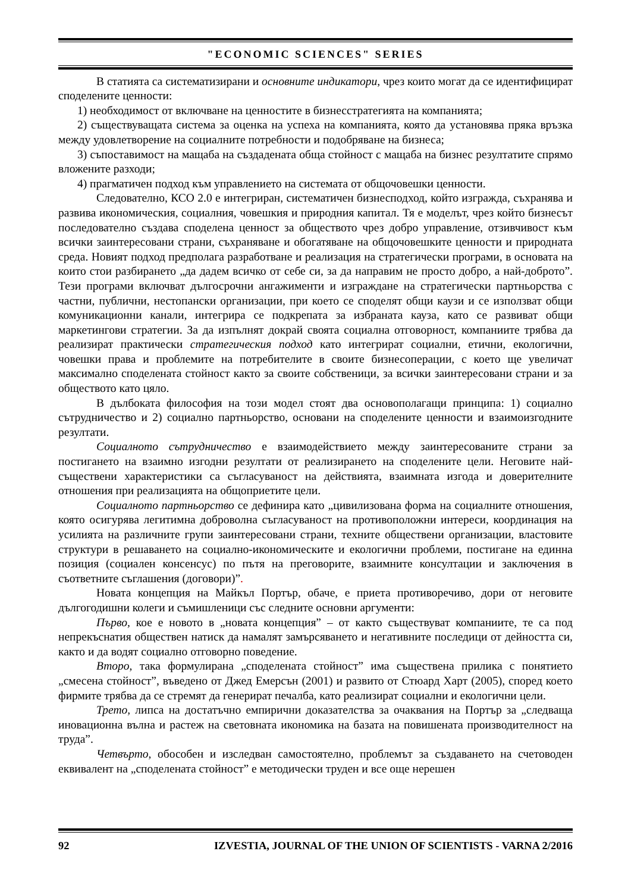"ECONOMIC SCIENCES" SERIES
В статията са систематизирани и основните индикатори, чрез които могат да се идентифицират споделените ценности:
1) необходимост от включване на ценностите в бизнесстратегията на компанията;
2) съществуващата система за оценка на успеха на компанията, която да установява пряка връзка между удовлетворение на социалните потребности и подобряване на бизнеса;
3) съпоставимост на мащаба на създадената обща стойност с мащаба на бизнес резултатите спрямо вложените разходи;
4) прагматичен подход към управлението на системата от общочовешки ценности.
Следователно, КСО 2.0 е интегриран, систематичен бизнесподход, който изгражда, съхранява и развива икономическия, социалния, човешкия и природния капитал. Тя е моделът, чрез който бизнесът последователно създава споделена ценност за обществото чрез добро управление, отзивчивост към всички заинтересовани страни, съхраняване и обогатяване на общочовешките ценности и природната среда. Новият подход предполага разработване и реализация на стратегически програми, в основата на които стои разбирането „да дадем всичко от себе си, за да направим не просто добро, а най-доброто”. Тези програми включват дългосрочни ангажименти и изграждане на стратегически партньорства с частни, публични, нестопански организации, при което се споделят общи каузи и се използват общи комуникационни канали, интегрира се подкрепата за избраната кауза, като се развиват общи маркетингови стратегии. За да изпълнят докрай своята социална отговорност, компаниите трябва да реализират практически стратегическия подход като интегрират социални, етични, екологични, човешки права и проблемите на потребителите в своите бизнесоперации, с което ще увеличат максимално споделената стойност както за своите собственици, за всички заинтересовани страни и за обществото като цяло.
В дълбоката философия на този модел стоят два основополагащи принципа: 1) социално сътрудничество и 2) социално партньорство, основани на споделените ценности и взаимоизгодните резултати.
Социалното сътрудничество е взаимодействието между заинтересованите страни за постигането на взаимно изгодни резултати от реализирането на споделените цели. Неговите най-съществени характеристики са съгласуваност на действията, взаимната изгода и доверителните отношения при реализацията на общоприетите цели.
Социалното партньорство се дефинира като „цивилизована форма на социалните отношения, която осигурява легитимна доброволна съгласуваност на противоположни интереси, координация на усилията на различните групи заинтересовани страни, техните обществени организации, властовите структури в решаването на социално-икономическите и екологични проблеми, постигане на единна позиция (социален консенсус) по пътя на преговорите, взаимните консултации и заключения в съответните съглашения (договори)”.
Новата концепция на Майкъл Портър, обаче, е приета противоречиво, дори от неговите дългогодишни колеги и съмишленици със следните основни аргументи:
Първо, кое е новото в „новата концепция” – от както съществуват компаниите, те са под непрекъснатия обществен натиск да намалят замърсяването и негативните последици от дейността си, както и да водят социално отговорно поведение.
Второ, така формулирана „споделената стойност” има съществена прилика с понятието „смесена стойност”, въведено от Джед Емерсън (2001) и развито от Стюард Харт (2005), според което фирмите трябва да се стремят да генерират печалба, като реализират социални и екологични цели.
Трето, липса на достатъчно емпирични доказателства за очаквания на Портър за „следваща иновационна вълна и растеж на световната икономика на базата на повишената производителност на труда”.
Четвърто, обособен и изследван самостоятелно, проблемът за създаването на счетоводен еквивалент на „споделената стойност” е методически труден и все още нерешен
92 IZVESTIA, JOURNAL OF THE UNION OF SCIENTISTS - VARNA 2/2016